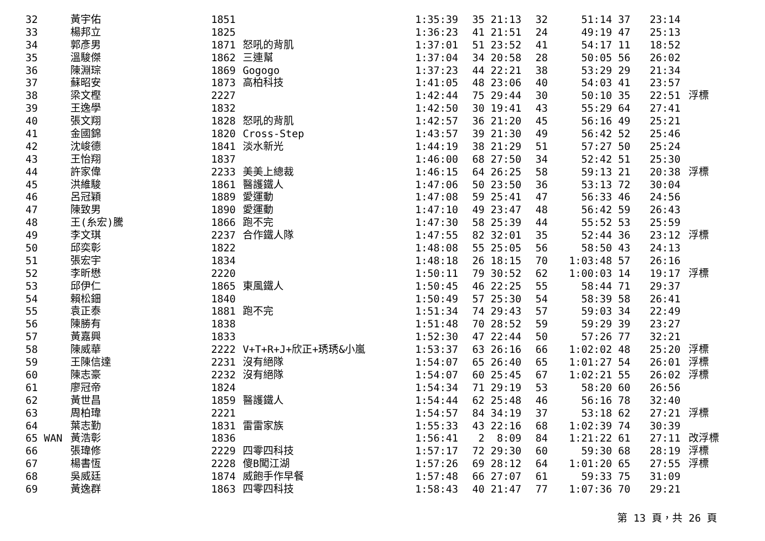| 32 | 黃宇佑 | 1851 | | 1:35:39 | 35 21:13 | 32 | 51:14 | 37 | 23:14 | |
| 33 | 楊邦立 | 1825 | | 1:36:23 | 41 21:51 | 24 | 49:19 | 47 | 25:13 | |
| 34 | 郭彥男 | 1871 | 怒吼的背肌 | 1:37:01 | 51 23:52 | 41 | 54:17 | 11 | 18:52 | |
| 35 | 溫駿傑 | 1862 | 三連幫 | 1:37:04 | 34 20:58 | 28 | 50:05 | 56 | 26:02 | |
| 36 | 陳淵琮 | 1869 | Gogogo | 1:37:23 | 44 22:21 | 38 | 53:29 | 29 | 21:34 | |
| 37 | 蘇昭安 | 1873 | 高柏科技 | 1:41:05 | 48 23:06 | 40 | 54:03 | 41 | 23:57 | |
| 38 | 梁文樫 | 2227 | | 1:42:44 | 75 29:44 | 30 | 50:10 | 35 | 22:51 | 浮標 |
| 39 | 王逸學 | 1832 | | 1:42:50 | 30 19:41 | 43 | 55:29 | 64 | 27:41 | |
| 40 | 張文翔 | 1828 | 怒吼的背肌 | 1:42:57 | 36 21:20 | 45 | 56:16 | 49 | 25:21 | |
| 41 | 金國錦 | 1820 | Cross-Step | 1:43:57 | 39 21:30 | 49 | 56:42 | 52 | 25:46 | |
| 42 | 沈峻德 | 1841 | 淡水新光 | 1:44:19 | 38 21:29 | 51 | 57:27 | 50 | 25:24 | |
| 43 | 王怡翔 | 1837 | | 1:46:00 | 68 27:50 | 34 | 52:42 | 51 | 25:30 | |
| 44 | 許家偉 | 2233 | 美美上總裁 | 1:46:15 | 64 26:25 | 58 | 59:13 | 21 | 20:38 | 浮標 |
| 45 | 洪維駿 | 1861 | 醫護鐵人 | 1:47:06 | 50 23:50 | 36 | 53:13 | 72 | 30:04 | |
| 46 | 呂冠穎 | 1889 | 愛運動 | 1:47:08 | 59 25:41 | 47 | 56:33 | 46 | 24:56 | |
| 47 | 陳致男 | 1890 | 愛運動 | 1:47:10 | 49 23:47 | 48 | 56:42 | 59 | 26:43 | |
| 48 | 王(糸宏)騰 | 1866 | 跑不完 | 1:47:30 | 58 25:39 | 44 | 55:52 | 53 | 25:59 | |
| 49 | 李文琪 | 2237 | 合作鐵人隊 | 1:47:55 | 82 32:01 | 35 | 52:44 | 36 | 23:12 | 浮標 |
| 50 | 邱奕彰 | 1822 | | 1:48:08 | 55 25:05 | 56 | 58:50 | 43 | 24:13 | |
| 51 | 張宏宇 | 1834 | | 1:48:18 | 26 18:15 | 70 | 1:03:48 | 57 | 26:16 | |
| 52 | 李昕懋 | 2220 | | 1:50:11 | 79 30:52 | 62 | 1:00:03 | 14 | 19:17 | 浮標 |
| 53 | 邱伊仁 | 1865 | 東風鐵人 | 1:50:45 | 46 22:25 | 55 | 58:44 | 71 | 29:37 | |
| 54 | 賴松鈿 | 1840 | | 1:50:49 | 57 25:30 | 54 | 58:39 | 58 | 26:41 | |
| 55 | 袁正泰 | 1881 | 跑不完 | 1:51:34 | 74 29:43 | 57 | 59:03 | 34 | 22:49 | |
| 56 | 陳勝有 | 1838 | | 1:51:48 | 70 28:52 | 59 | 59:29 | 39 | 23:27 | |
| 57 | 黃嘉興 | 1833 | | 1:52:30 | 47 22:44 | 50 | 57:26 | 77 | 32:21 | |
| 58 | 陳威華 | 2222 | V+T+R+J+欣正+琇琇&小嵐 | 1:53:37 | 63 26:16 | 66 | 1:02:02 | 48 | 25:20 | 浮標 |
| 59 | 王陳信達 | 2231 | 沒有絕隊 | 1:54:07 | 65 26:40 | 65 | 1:01:27 | 54 | 26:01 | 浮標 |
| 60 | 陳志豪 | 2232 | 沒有絕隊 | 1:54:07 | 60 25:45 | 67 | 1:02:21 | 55 | 26:02 | 浮標 |
| 61 | 廖冠帝 | 1824 | | 1:54:34 | 71 29:19 | 53 | 58:20 | 60 | 26:56 | |
| 62 | 黃世昌 | 1859 | 醫護鐵人 | 1:54:44 | 62 25:48 | 46 | 56:16 | 78 | 32:40 | |
| 63 | 周柏瑋 | 2221 | | 1:54:57 | 84 34:19 | 37 | 53:18 | 62 | 27:21 | 浮標 |
| 64 | 葉志勤 | 1831 | 雷雷家族 | 1:55:33 | 43 22:16 | 68 | 1:02:39 | 74 | 30:39 | |
| 65 WAN | 黃浩彰 | 1836 | | 1:56:41 | 2 8:09 | 84 | 1:21:22 | 61 | 27:11 | 改浮標 |
| 66 | 張瑋修 | 2229 | 四零四科技 | 1:57:17 | 72 29:30 | 60 | 59:30 | 68 | 28:19 | 浮標 |
| 67 | 楊書恆 | 2228 | 傻B闖江湖 | 1:57:26 | 69 28:12 | 64 | 1:01:20 | 65 | 27:55 | 浮標 |
| 68 | 吳威廷 | 1874 | 威飽手作早餐 | 1:57:48 | 66 27:07 | 61 | 59:33 | 75 | 31:09 | |
| 69 | 黃逸群 | 1863 | 四零四科技 | 1:58:43 | 40 21:47 | 77 | 1:07:36 | 70 | 29:21 | |
第 13 頁，共 26 頁